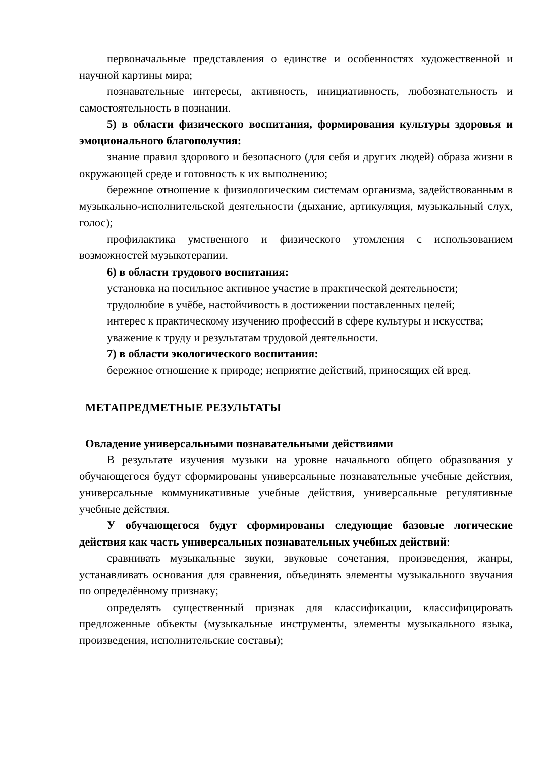первоначальные представления о единстве и особенностях художественной и научной картины мира;
познавательные интересы, активность, инициативность, любознательность и самостоятельность в познании.
5) в области физического воспитания, формирования культуры здоровья и эмоционального благополучия:
знание правил здорового и безопасного (для себя и других людей) образа жизни в окружающей среде и готовность к их выполнению;
бережное отношение к физиологическим системам организма, задействованным в музыкально-исполнительской деятельности (дыхание, артикуляция, музыкальный слух, голос);
профилактика умственного и физического утомления с использованием возможностей музыкотерапии.
6) в области трудового воспитания:
установка на посильное активное участие в практической деятельности;
трудолюбие в учёбе, настойчивость в достижении поставленных целей;
интерес к практическому изучению профессий в сфере культуры и искусства;
уважение к труду и результатам трудовой деятельности.
7) в области экологического воспитания:
бережное отношение к природе; неприятие действий, приносящих ей вред.
МЕТАПРЕДМЕТНЫЕ РЕЗУЛЬТАТЫ
Овладение универсальными познавательными действиями
В результате изучения музыки на уровне начального общего образования у обучающегося будут сформированы универсальные познавательные учебные действия, универсальные коммуникативные учебные действия, универсальные регулятивные учебные действия.
У обучающегося будут сформированы следующие базовые логические действия как часть универсальных познавательных учебных действий:
сравнивать музыкальные звуки, звуковые сочетания, произведения, жанры, устанавливать основания для сравнения, объединять элементы музыкального звучания по определённому признаку;
определять существенный признак для классификации, классифицировать предложенные объекты (музыкальные инструменты, элементы музыкального языка, произведения, исполнительские составы);